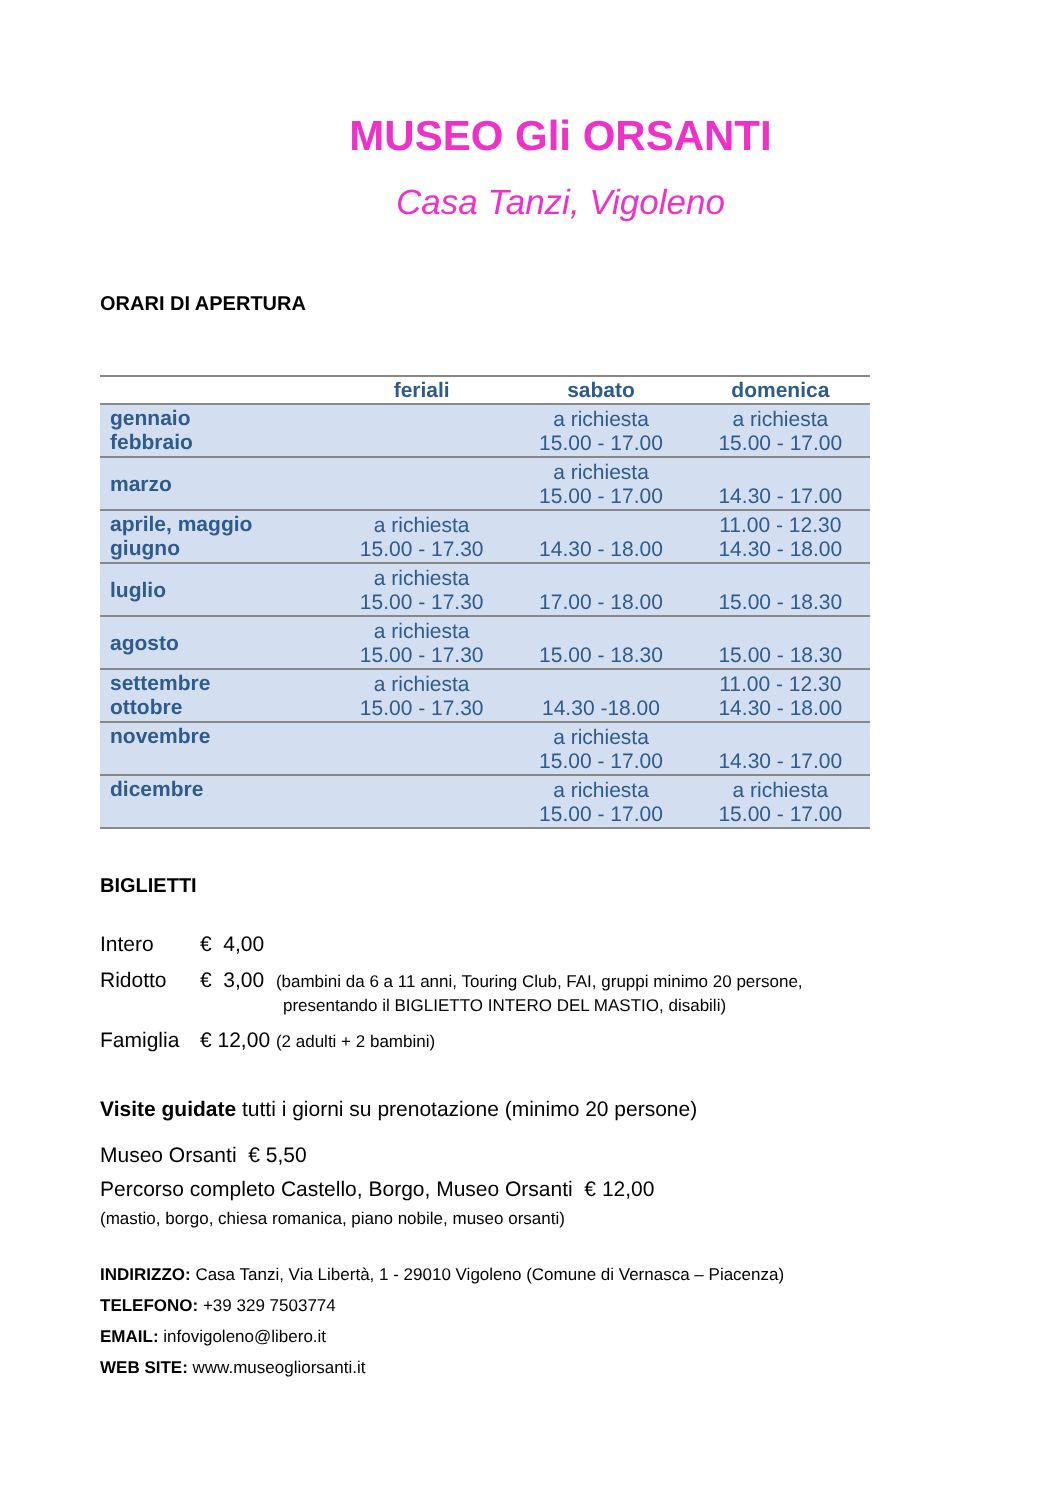MUSEO Gli ORSANTI
Casa Tanzi, Vigoleno
ORARI DI APERTURA
| | feriali | sabato | domenica |
| --- | --- | --- | --- |
| gennaio febbraio | | a richiesta 15.00 - 17.00 | a richiesta 15.00 - 17.00 |
| marzo | | a richiesta 15.00 - 17.00 | 14.30 - 17.00 |
| aprile, maggio giugno | a richiesta 15.00 - 17.30 | 14.30 - 18.00 | 11.00 - 12.30 14.30 - 18.00 |
| luglio | a richiesta 15.00 - 17.30 | 17.00 - 18.00 | 15.00 - 18.30 |
| agosto | a richiesta 15.00 - 17.30 | 15.00 - 18.30 | 15.00 - 18.30 |
| settembre ottobre | a richiesta 15.00 - 17.30 | 14.30 -18.00 | 11.00 - 12.30 14.30 - 18.00 |
| novembre | | a richiesta 15.00 - 17.00 | 14.30 - 17.00 |
| dicembre | | a richiesta 15.00 - 17.00 | a richiesta 15.00 - 17.00 |
BIGLIETTI
Intero € 4,00
Ridotto € 3,00 (bambini da 6 a 11 anni, Touring Club, FAI, gruppi minimo 20 persone,
presentando il BIGLIETTO INTERO DEL MASTIO, disabili)
Famiglia € 12,00 (2 adulti + 2 bambini)
Visite guidate tutti i giorni su prenotazione (minimo 20 persone)
Museo Orsanti € 5,50
Percorso completo Castello, Borgo, Museo Orsanti € 12,00
(mastio, borgo, chiesa romanica, piano nobile, museo orsanti)
INDIRIZZO: Casa Tanzi, Via Libertà, 1 - 29010 Vigoleno (Comune di Vernasca – Piacenza)
TELEFONO: +39 329 7503774
EMAIL: infovigoleno@libero.it
WEB SITE: www.museogliorsanti.it